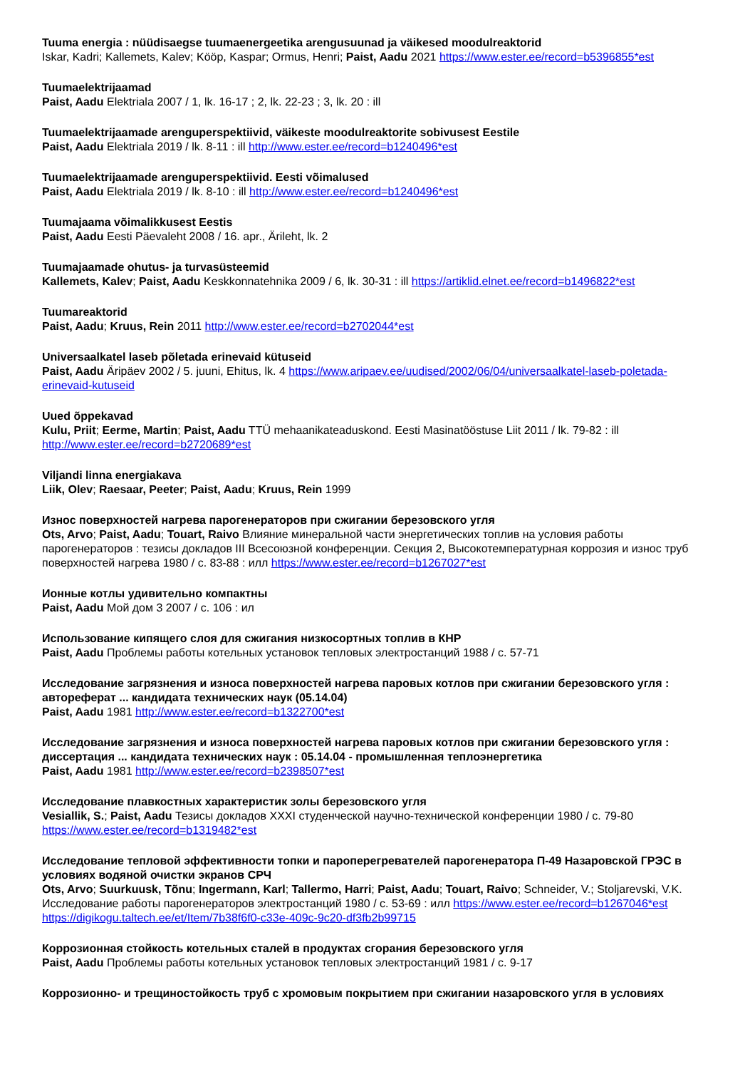Tuuma energia : nüüdisaegse tuumaenergeetika arengusuunad ja väikesed moodulreaktorid
Iskar, Kadri; Kallemets, Kalev; Kööp, Kaspar; Ormus, Henri; Paist, Aadu 2021 https://www.ester.ee/record=b5396855*est
Tuumaelektrijaamad
Paist, Aadu Elektriala 2007 / 1, lk. 16-17 ; 2, lk. 22-23 ; 3, lk. 20 : ill
Tuumaelektrijaamade arenguperspektiivid, väikeste moodulreaktorite sobivusest Eestile
Paist, Aadu Elektriala 2019 / lk. 8-11 : ill http://www.ester.ee/record=b1240496*est
Tuumaelektrijaamade arenguperspektiivid. Eesti võimalused
Paist, Aadu Elektriala 2019 / lk. 8-10 : ill http://www.ester.ee/record=b1240496*est
Tuumajaama võimalikkusest Eestis
Paist, Aadu Eesti Päevaleht 2008 / 16. apr., Ärileht, lk. 2
Tuumajaamade ohutus- ja turvasüsteemid
Kallemets, Kalev; Paist, Aadu Keskkonnatehnika 2009 / 6, lk. 30-31 : ill https://artiklid.elnet.ee/record=b1496822*est
Tuumareaktorid
Paist, Aadu; Kruus, Rein 2011 http://www.ester.ee/record=b2702044*est
Universaalkatel laseb põletada erinevaid kütuseid
Paist, Aadu Äripäev 2002 / 5. juuni, Ehitus, lk. 4 https://www.aripaev.ee/uudised/2002/06/04/universaalkatel-laseb-poletada-erinevaid-kutuseid
Uued õppekavad
Kulu, Priit; Eerme, Martin; Paist, Aadu TTÜ mehaanikateaduskond. Eesti Masinatööstuse Liit 2011 / lk. 79-82 : ill http://www.ester.ee/record=b2720689*est
Viljandi linna energiakava
Liik, Olev; Raesaar, Peeter; Paist, Aadu; Kruus, Rein 1999
Износ поверхностей нагрева парогенераторов при сжигании березовского угля
Ots, Arvo; Paist, Aadu; Touart, Raivo Влияние минеральной части энергетических топлив на условия работы парогенераторов : тезисы докладов III Всесоюзной конференции. Секция 2, Высокотемпературная коррозия и износ труб поверхностей нагрева 1980 / с. 83-88 : илл https://www.ester.ee/record=b1267027*est
Ионные котлы удивительно компактны
Paist, Aadu Мой дом 3 2007 / с. 106 : ил
Использование кипящего слоя для сжигания низкосортных топлив в КНР
Paist, Aadu Проблемы работы котельных установок тепловых электростанций 1988 / с. 57-71
Исследование загрязнения и износа поверхностей нагрева паровых котлов при сжигании березовского угля : автореферат ... кандидата технических наук (05.14.04)
Paist, Aadu 1981 http://www.ester.ee/record=b1322700*est
Исследование загрязнения и износа поверхностей нагрева паровых котлов при сжигании березовского угля : диссертация ... кандидата технических наук : 05.14.04 - промышленная теплоэнергетика
Paist, Aadu 1981 http://www.ester.ee/record=b2398507*est
Исследование плавкостных характеристик золы березовского угля
Vesiallik, S.; Paist, Aadu Тезисы докладов XXXI студенческой научно-технической конференции 1980 / с. 79-80 https://www.ester.ee/record=b1319482*est
Исследование тепловой эффективности топки и пароперегревателей парогенератора П-49 Назаровской ГРЭС в условиях водяной очистки экранов СРЧ
Ots, Arvo; Suurkuusk, Tõnu; Ingermann, Karl; Tallermo, Harri; Paist, Aadu; Touart, Raivo; Schneider, V.; Stoljarevski, V.K. Исследование работы парогенераторов электростанций 1980 / с. 53-69 : илл https://www.ester.ee/record=b1267046*est https://digikogu.taltech.ee/et/Item/7b38f6f0-c33e-409c-9c20-df3fb2b99715
Коррозионная стойкость котельных сталей в продуктах сгорания березовского угля
Paist, Aadu Проблемы работы котельных установок тепловых электростанций 1981 / с. 9-17
Коррозионно- и трещиностойкость труб с хромовым покрытием при сжигании назаровского угля в условиях